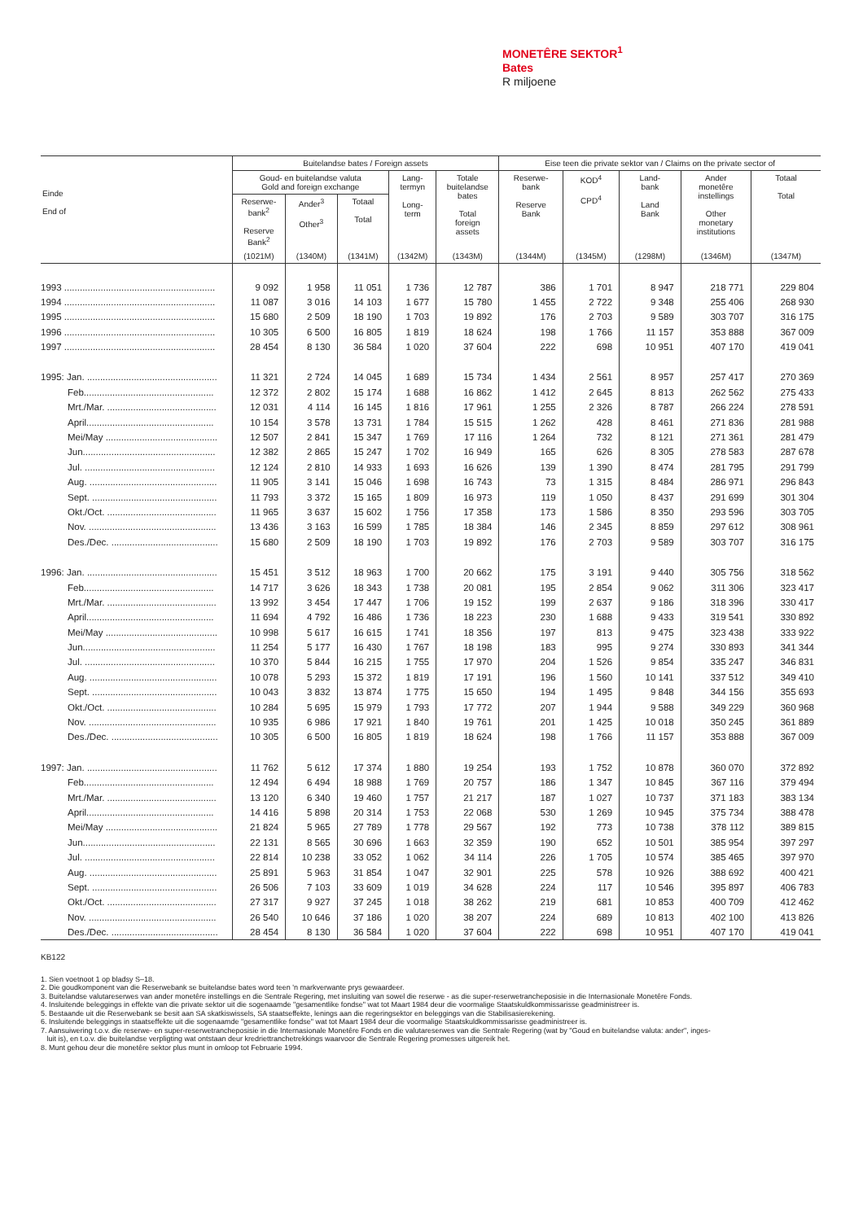MONETÊRE SEKTOR<sup>1</sup>
Bates
R miljoene
| Einde End of | Buitelandse bates / Foreign assets | | | | | Eise teen die private sektor van / Claims on the private sector of | | | | |
| --- | --- | --- | --- | --- | --- | --- | --- | --- | --- | --- |
| | Goud- en buitelandse valuta Gold and foreign exchange | | | Lang- termyn Long- term | Totale buitelandse bates Total foreign assets | Reserwe- bank Reserve Bank | KOD<sup>4</sup> CPD<sup>4</sup> | Land- bank Land Bank | Ander monetêre instellings Other monetary institutions | Totaal Total |
| | Reserwe- bank<sup>2</sup> Reserve Bank<sup>2</sup> | Ander<sup>3</sup> Other<sup>3</sup> | Totaal Total | | | | | | | |
| | (1021M) | (1340M) | (1341M) | (1342M) | (1343M) | (1344M) | (1345M) | (1298M) | (1346M) | (1347M) |
| 1993 .......................................................... | 9 092 | 1 958 | 11 051 | 1 736 | 12 787 | 386 | 1 701 | 8 947 | 218 771 | 229 804 |
| 1994 .......................................................... | 11 087 | 3 016 | 14 103 | 1 677 | 15 780 | 1 455 | 2 722 | 9 348 | 255 406 | 268 930 |
| 1995 .......................................................... | 15 680 | 2 509 | 18 190 | 1 703 | 19 892 | 176 | 2 703 | 9 589 | 303 707 | 316 175 |
| 1996 .......................................................... | 10 305 | 6 500 | 16 805 | 1 819 | 18 624 | 198 | 1 766 | 11 157 | 353 888 | 367 009 |
| 1997 .......................................................... | 28 454 | 8 130 | 36 584 | 1 020 | 37 604 | 222 | 698 | 10 951 | 407 170 | 419 041 |
| 1995: Jan. .................................................. | 11 321 | 2 724 | 14 045 | 1 689 | 15 734 | 1 434 | 2 561 | 8 957 | 257 417 | 270 369 |
| Feb.................................................. | 12 372 | 2 802 | 15 174 | 1 688 | 16 862 | 1 412 | 2 645 | 8 813 | 262 562 | 275 433 |
| Mrt./Mar. .......................................... | 12 031 | 4 114 | 16 145 | 1 816 | 17 961 | 1 255 | 2 326 | 8 787 | 266 224 | 278 591 |
| April................................................. | 10 154 | 3 578 | 13 731 | 1 784 | 15 515 | 1 262 | 428 | 8 461 | 271 836 | 281 988 |
| Mei/May ........................................... | 12 507 | 2 841 | 15 347 | 1 769 | 17 116 | 1 264 | 732 | 8 121 | 271 361 | 281 479 |
| Jun................................................... | 12 382 | 2 865 | 15 247 | 1 702 | 16 949 | 165 | 626 | 8 305 | 278 583 | 287 678 |
| Jul. .................................................. | 12 124 | 2 810 | 14 933 | 1 693 | 16 626 | 139 | 1 390 | 8 474 | 281 795 | 291 799 |
| Aug. ................................................. | 11 905 | 3 141 | 15 046 | 1 698 | 16 743 | 73 | 1 315 | 8 484 | 286 971 | 296 843 |
| Sept. ................................................ | 11 793 | 3 372 | 15 165 | 1 809 | 16 973 | 119 | 1 050 | 8 437 | 291 699 | 301 304 |
| Okt./Oct. .......................................... | 11 965 | 3 637 | 15 602 | 1 756 | 17 358 | 173 | 1 586 | 8 350 | 293 596 | 303 705 |
| Nov. ................................................. | 13 436 | 3 163 | 16 599 | 1 785 | 18 384 | 146 | 2 345 | 8 859 | 297 612 | 308 961 |
| Des./Dec. ......................................... | 15 680 | 2 509 | 18 190 | 1 703 | 19 892 | 176 | 2 703 | 9 589 | 303 707 | 316 175 |
| 1996: Jan. .................................................. | 15 451 | 3 512 | 18 963 | 1 700 | 20 662 | 175 | 3 191 | 9 440 | 305 756 | 318 562 |
| Feb.................................................. | 14 717 | 3 626 | 18 343 | 1 738 | 20 081 | 195 | 2 854 | 9 062 | 311 306 | 323 417 |
| Mrt./Mar. .......................................... | 13 992 | 3 454 | 17 447 | 1 706 | 19 152 | 199 | 2 637 | 9 186 | 318 396 | 330 417 |
| April................................................. | 11 694 | 4 792 | 16 486 | 1 736 | 18 223 | 230 | 1 688 | 9 433 | 319 541 | 330 892 |
| Mei/May ........................................... | 10 998 | 5 617 | 16 615 | 1 741 | 18 356 | 197 | 813 | 9 475 | 323 438 | 333 922 |
| Jun................................................... | 11 254 | 5 177 | 16 430 | 1 767 | 18 198 | 183 | 995 | 9 274 | 330 893 | 341 344 |
| Jul. .................................................. | 10 370 | 5 844 | 16 215 | 1 755 | 17 970 | 204 | 1 526 | 9 854 | 335 247 | 346 831 |
| Aug. ................................................. | 10 078 | 5 293 | 15 372 | 1 819 | 17 191 | 196 | 1 560 | 10 141 | 337 512 | 349 410 |
| Sept. ................................................ | 10 043 | 3 832 | 13 874 | 1 775 | 15 650 | 194 | 1 495 | 9 848 | 344 156 | 355 693 |
| Okt./Oct. .......................................... | 10 284 | 5 695 | 15 979 | 1 793 | 17 772 | 207 | 1 944 | 9 588 | 349 229 | 360 968 |
| Nov. ................................................. | 10 935 | 6 986 | 17 921 | 1 840 | 19 761 | 201 | 1 425 | 10 018 | 350 245 | 361 889 |
| Des./Dec. ......................................... | 10 305 | 6 500 | 16 805 | 1 819 | 18 624 | 198 | 1 766 | 11 157 | 353 888 | 367 009 |
| 1997: Jan. .................................................. | 11 762 | 5 612 | 17 374 | 1 880 | 19 254 | 193 | 1 752 | 10 878 | 360 070 | 372 892 |
| Feb.................................................. | 12 494 | 6 494 | 18 988 | 1 769 | 20 757 | 186 | 1 347 | 10 845 | 367 116 | 379 494 |
| Mrt./Mar. .......................................... | 13 120 | 6 340 | 19 460 | 1 757 | 21 217 | 187 | 1 027 | 10 737 | 371 183 | 383 134 |
| April................................................. | 14 416 | 5 898 | 20 314 | 1 753 | 22 068 | 530 | 1 269 | 10 945 | 375 734 | 388 478 |
| Mei/May ........................................... | 21 824 | 5 965 | 27 789 | 1 778 | 29 567 | 192 | 773 | 10 738 | 378 112 | 389 815 |
| Jun................................................... | 22 131 | 8 565 | 30 696 | 1 663 | 32 359 | 190 | 652 | 10 501 | 385 954 | 397 297 |
| Jul. .................................................. | 22 814 | 10 238 | 33 052 | 1 062 | 34 114 | 226 | 1 705 | 10 574 | 385 465 | 397 970 |
| Aug. ................................................. | 25 891 | 5 963 | 31 854 | 1 047 | 32 901 | 225 | 578 | 10 926 | 388 692 | 400 421 |
| Sept. ................................................ | 26 506 | 7 103 | 33 609 | 1 019 | 34 628 | 224 | 117 | 10 546 | 395 897 | 406 783 |
| Okt./Oct. .......................................... | 27 317 | 9 927 | 37 245 | 1 018 | 38 262 | 219 | 681 | 10 853 | 400 709 | 412 462 |
| Nov. ................................................. | 26 540 | 10 646 | 37 186 | 1 020 | 38 207 | 224 | 689 | 10 813 | 402 100 | 413 826 |
| Des./Dec. ......................................... | 28 454 | 8 130 | 36 584 | 1 020 | 37 604 | 222 | 698 | 10 951 | 407 170 | 419 041 |
KB122
1. Sien voetnoot 1 op bladsy S–18.
2. Die goudkomponent van die Reserwebank se buitelandse bates word teen 'n markverwante prys gewaardeer.
3. Buitelandse valutareserwes van ander monetêre instellings en die Sentrale Regering, met insluiting van sowel die reserwe - as die super-reserwetrancheposisie in die Internasionale Monetêre Fonds.
4. Insluitende beleggings in effekte van die private sektor uit die sogenaamde "gesamentlike fondse" wat tot Maart 1984 deur die voormalige Staatskuldkommissarisse geadministreer is.
5. Bestaande uit die Reserwebank se besit aan SA skatkiswissels, SA staatseffekte, lenings aan die regeringsektor en beleggings van die Stabilisasierekening.
6. Insluitende beleggings in staatseffekte uit die sogenaamde "gesamentlike fondse" wat tot Maart 1984 deur die voormalige Staatskuldkommissarisse geadministreer is.
7. Aansuiwering t.o.v. die reserwe- en super-reserwetrancheposisie in die Internasionale Monetêre Fonds en die valutareserwes van die Sentrale Regering (wat by "Goud en buitelandse valuta: ander", inges-
luit is), en t.o.v. die buitelandse verpligting wat ontstaan deur kredriettranchetrekkings waarvoor die Sentrale Regering promesses uitgereik het.
8. Munt gehou deur die monetêre sektor plus munt in omloop tot Februarie 1994.